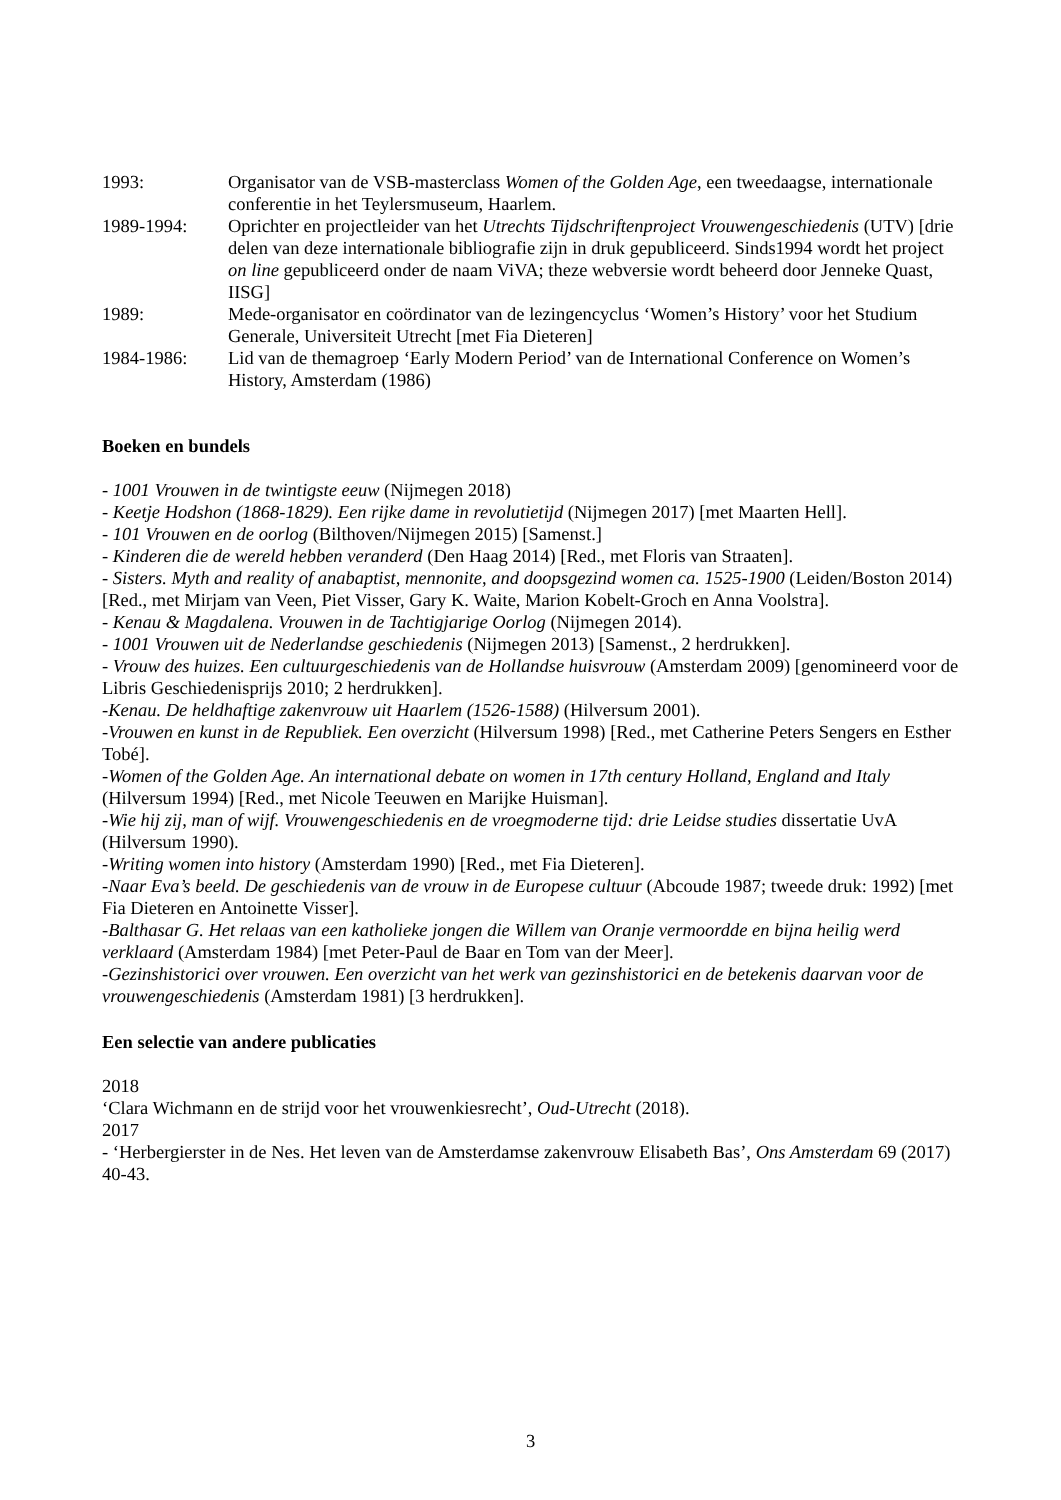1993: Organisator van de VSB-masterclass Women of the Golden Age, een tweedaagse, internationale conferentie in het Teylersmuseum, Haarlem.
1989-1994: Oprichter en projectleider van het Utrechts Tijdschriftenproject Vrouwengeschiedenis (UTV) [drie delen van deze internationale bibliografie zijn in druk gepubliceerd. Sinds1994 wordt het project on line gepubliceerd onder de naam ViVA; theze webversie wordt beheerd door Jenneke Quast, IISG]
1989: Mede-organisator en coördinator van de lezingencyclus ‘Women’s History’ voor het Studium Generale, Universiteit Utrecht [met Fia Dieteren]
1984-1986: Lid van de themagroep ‘Early Modern Period’ van de International Conference on Women’s History, Amsterdam (1986)
Boeken en bundels
- 1001 Vrouwen in de twintigste eeuw (Nijmegen 2018)
- Keetje Hodshon (1868-1829). Een rijke dame in revolutietijd (Nijmegen 2017) [met Maarten Hell].
- 101 Vrouwen en de oorlog (Bilthoven/Nijmegen 2015) [Samenst.]
- Kinderen die de wereld hebben veranderd (Den Haag 2014) [Red., met Floris van Straaten].
- Sisters. Myth and reality of anabaptist, mennonite, and doopsgezind women ca. 1525-1900 (Leiden/Boston 2014) [Red., met Mirjam van Veen, Piet Visser, Gary K. Waite, Marion Kobelt-Groch en Anna Voolstra].
- Kenau & Magdalena. Vrouwen in de Tachtigjarige Oorlog (Nijmegen 2014).
- 1001 Vrouwen uit de Nederlandse geschiedenis (Nijmegen 2013) [Samenst., 2 herdrukken].
- Vrouw des huizes. Een cultuurgeschiedenis van de Hollandse huisvrouw (Amsterdam 2009) [genomineerd voor de Libris Geschiedenisprijs 2010; 2 herdrukken].
-Kenau. De heldhaftige zakenvrouw uit Haarlem (1526-1588) (Hilversum 2001).
-Vrouwen en kunst in de Republiek. Een overzicht (Hilversum 1998) [Red., met Catherine Peters Sengers en Esther Tobé].
-Women of the Golden Age. An international debate on women in 17th century Holland, England and Italy (Hilversum 1994) [Red., met Nicole Teeuwen en Marijke Huisman].
-Wie hij zij, man of wijf. Vrouwengeschiedenis en de vroegmoderne tijd: drie Leidse studies dissertatie UvA (Hilversum 1990).
-Writing women into history (Amsterdam 1990) [Red., met Fia Dieteren].
-Naar Eva’s beeld. De geschiedenis van de vrouw in de Europese cultuur (Abcoude 1987; tweede druk: 1992) [met Fia Dieteren en Antoinette Visser].
-Balthasar G. Het relaas van een katholieke jongen die Willem van Oranje vermoordde en bijna heilig werd verklaard (Amsterdam 1984) [met Peter-Paul de Baar en Tom van der Meer].
-Gezinshistorici over vrouwen. Een overzicht van het werk van gezinshistorici en de betekenis daarvan voor de vrouwengeschiedenis (Amsterdam 1981) [3 herdrukken].
Een selectie van andere publicaties
2018
‘Clara Wichmann en de strijd voor het vrouwenkiesrecht’, Oud-Utrecht (2018).
2017
- ‘Herbergierster in de Nes. Het leven van de Amsterdamse zakenvrouw Elisabeth Bas’, Ons Amsterdam 69 (2017) 40-43.
3